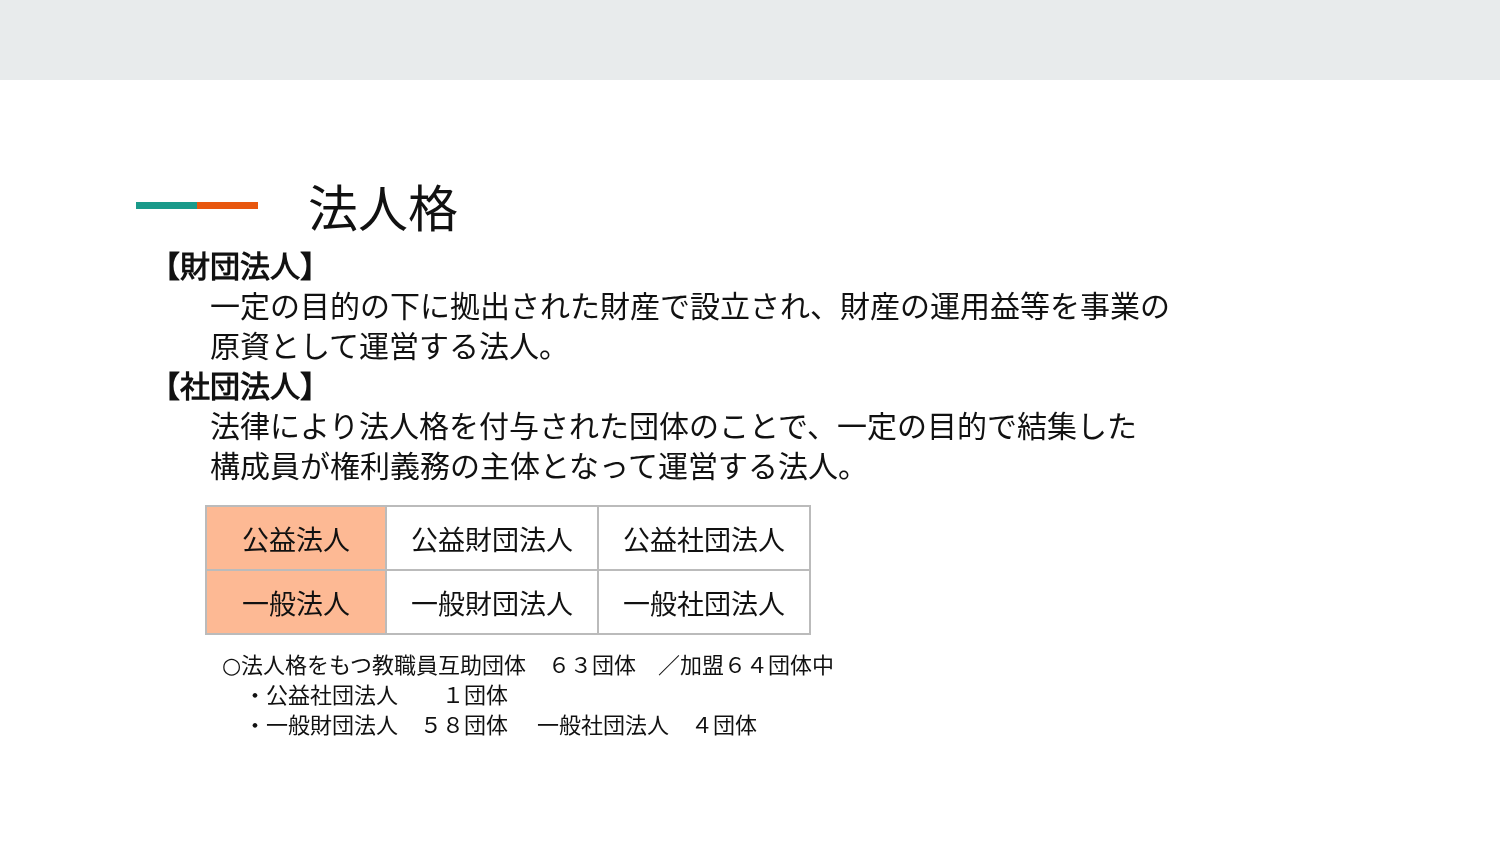法人格
【財団法人】
一定の目的の下に拠出された財産で設立され、財産の運用益等を事業の
原資として運営する法人。
【社団法人】
法律により法人格を付与された団体のことで、一定の目的で結集した
構成員が権利義務の主体となって運営する法人。
| 公益法人 | 公益財団法人 | 公益社団法人 |
| 一般法人 | 一般財団法人 | 一般社団法人 |
○法人格をもつ教職員互助団体　６３団体　／加盟６４団体中 　・公益社団法人　　１団体 　・一般財団法人　５８団体　 一般社団法人　４団体